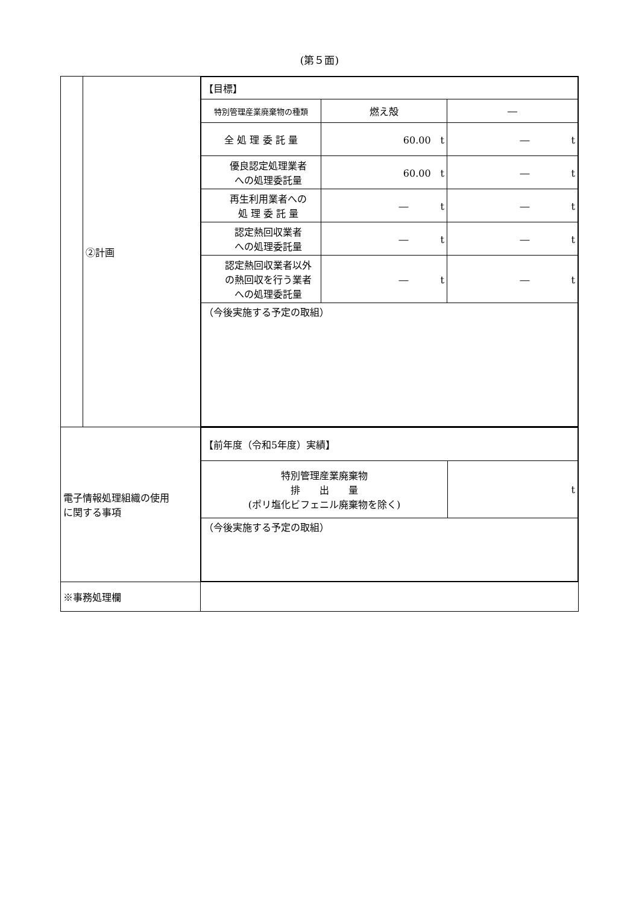(第５面)
| | ②計画 | / 【目標】 / / / / 特別管理産業廃棄物の種類 / 燃え殻 / ― / / 全 処 理 委 託 量 / 60.00 t / ― t / / 優良認定処理業者 への処理委託量 / 60.00 t / ― t / / 再生利用業者への 処 理 委 託 量 / ― t / ― t / / 認定熱回収業者 への処理委託量 / ― t / ― t / / 認定熱回収業者以外 の熱回収を行う業者 への処理委託量 / ― t / ― t / / （今後実施する予定の取組） / / / |
| 電子情報処理組織の使用 に関する事項 | | / 【前年度（令和5年度）実績】 / / / 特別管理産業廃棄物 排 出 量 (ポリ塩化ビフェニル廃棄物を除く) / t / / （今後実施する予定の取組） / / |
| ※事務処理欄 | | |